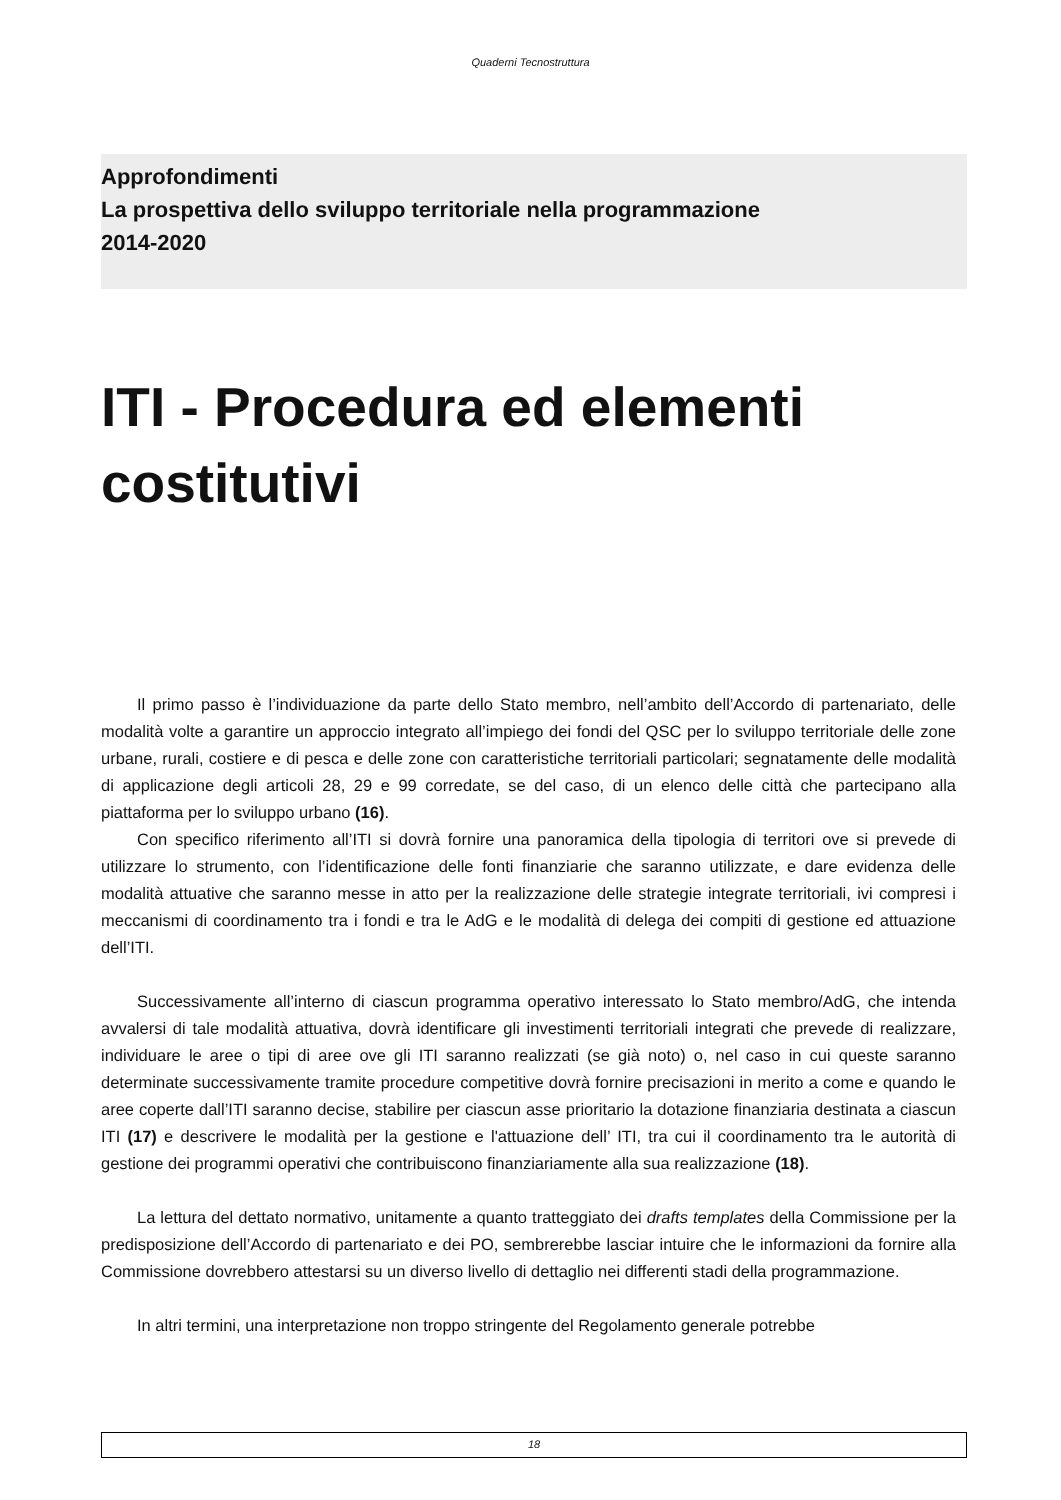Quaderni Tecnostruttura
Approfondimenti
La prospettiva dello sviluppo territoriale nella programmazione
2014-2020
ITI - Procedura ed elementi costitutivi
Il primo passo è l’individuazione da parte dello Stato membro, nell’ambito dell’Accordo di partenariato, delle modalità volte a garantire un approccio integrato all’impiego dei fondi del QSC per lo sviluppo territoriale delle zone urbane, rurali, costiere e di pesca e delle zone con caratteristiche territoriali particolari; segnatamente delle modalità di applicazione degli articoli 28, 29 e 99 corredate, se del caso, di un elenco delle città che partecipano alla piattaforma per lo sviluppo urbano (16).
Con specifico riferimento all’ITI si dovrà fornire una panoramica della tipologia di territori ove si prevede di utilizzare lo strumento, con l’identificazione delle fonti finanziarie che saranno utilizzate, e dare evidenza delle modalità attuative che saranno messe in atto per la realizzazione delle strategie integrate territoriali, ivi compresi i meccanismi di coordinamento tra i fondi e tra le AdG e le modalità di delega dei compiti di gestione ed attuazione dell’ITI.
Successivamente all’interno di ciascun programma operativo interessato lo Stato membro/AdG, che intenda avvalersi di tale modalità attuativa, dovrà identificare gli investimenti territoriali integrati che prevede di realizzare, individuare le aree o tipi di aree ove gli ITI saranno realizzati (se già noto) o, nel caso in cui queste saranno determinate successivamente tramite procedure competitive dovrà fornire precisazioni in merito a come e quando le aree coperte dall’ITI saranno decise, stabilire per ciascun asse prioritario la dotazione finanziaria destinata a ciascun ITI (17) e descrivere le modalità per la gestione e l'attuazione dell’ ITI, tra cui il coordinamento tra le autorità di gestione dei programmi operativi che contribuiscono finanziariamente alla sua realizzazione (18).
La lettura del dettato normativo, unitamente a quanto tratteggiato dei drafts templates della Commissione per la predisposizione dell’Accordo di partenariato e dei PO, sembrerebbe lasciar intuire che le informazioni da fornire alla Commissione dovrebbero attestarsi su un diverso livello di dettaglio nei differenti stadi della programmazione.
In altri termini, una interpretazione non troppo stringente del Regolamento generale potrebbe
18